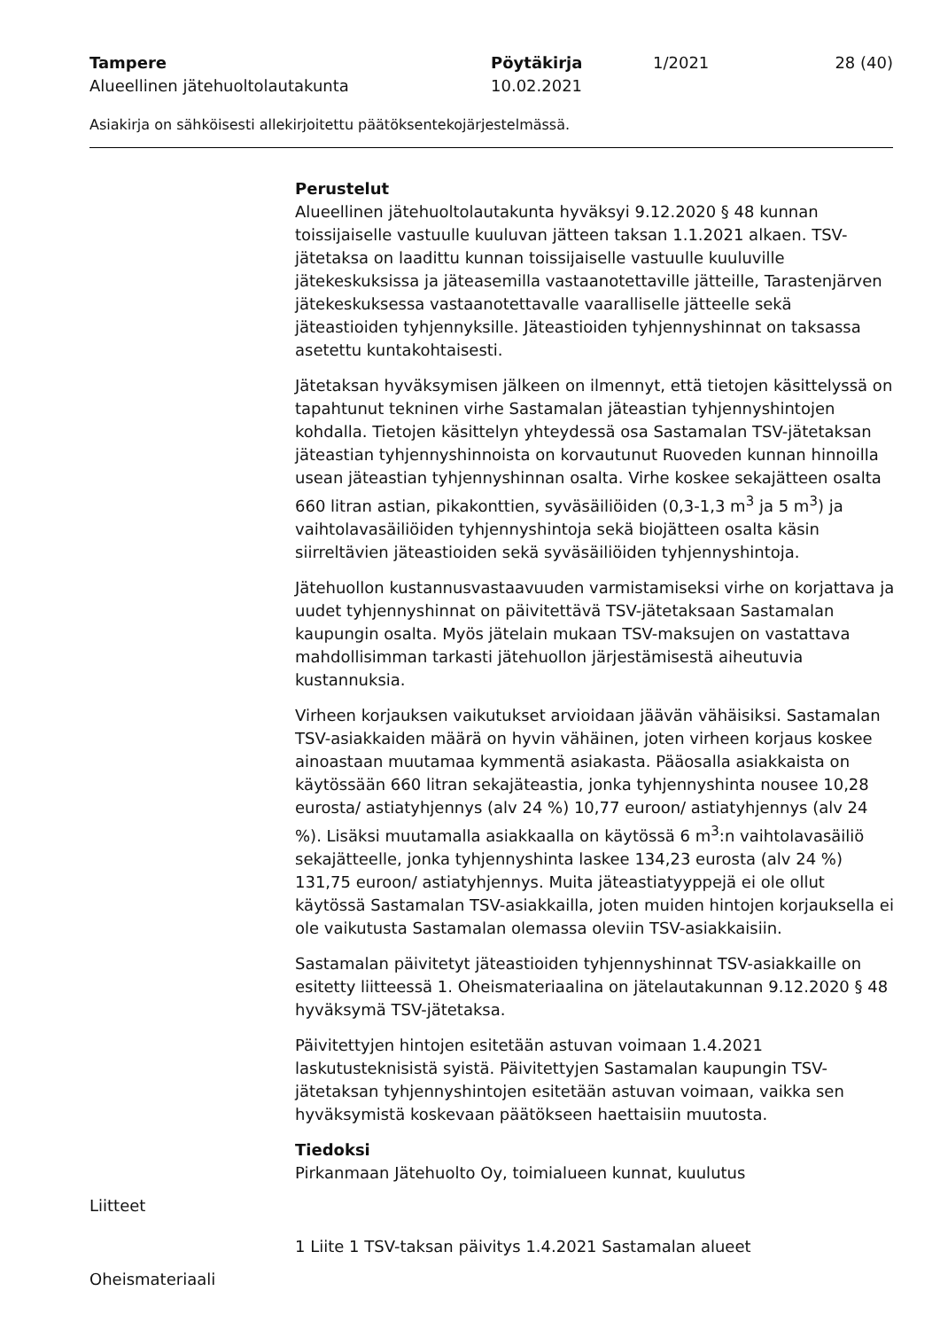Tampere Pöytäkirja 1/2021 28 (40)
Alueellinen jätehuoltolautakunta 10.02.2021
Asiakirja on sähköisesti allekirjoitettu päätöksentekojärjestelmässä.
Perustelut
Alueellinen jätehuoltolautakunta hyväksyi 9.12.2020 § 48 kunnan toissijaiselle vastuulle kuuluvan jätteen taksan 1.1.2021 alkaen. TSV-jätetaksa on laadittu kunnan toissijaiselle vastuulle kuuluville jätekeskuksissa ja jäteasemilla vastaanotettaville jätteille, Tarastenjärven jätekeskuksessa vastaanotettavalle vaaralliselle jätteelle sekä jäteastioiden tyhjennyksille. Jäteastioiden tyhjennyshinnat on taksassa asetettu kuntakohtaisesti.
Jätetaksan hyväksymisen jälkeen on ilmennyt, että tietojen käsittelyssä on tapahtunut tekninen virhe Sastamalan jäteastian tyhjennyshintojen kohdalla. Tietojen käsittelyn yhteydessä osa Sastamalan TSV-jätetaksan jäteastian tyhjennyshinnoista on korvautunut Ruoveden kunnan hinnoilla usean jäteastian tyhjennyshinnan osalta. Virhe koskee sekajätteen osalta 660 litran astian, pikakonttien, syväsäiliöiden (0,3-1,3 m<sup>3</sup> ja 5 m<sup>3</sup>) ja vaihtolavasäiliöiden tyhjennyshintoja sekä biojätteen osalta käsin siirreltävien jäteastioiden sekä syväsäiliöiden tyhjennyshintoja.
Jätehuollon kustannusvastaavuuden varmistamiseksi virhe on korjattava ja uudet tyhjennyshinnat on päivitettävä TSV-jätetaksaan Sastamalan kaupungin osalta. Myös jätelain mukaan TSV-maksujen on vastattava mahdollisimman tarkasti jätehuollon järjestämisestä aiheutuvia kustannuksia.
Virheen korjauksen vaikutukset arvioidaan jäävän vähäisiksi. Sastamalan TSV-asiakkaiden määrä on hyvin vähäinen, joten virheen korjaus koskee ainoastaan muutamaa kymmentä asiakasta. Pääosalla asiakkaista on käytössään 660 litran sekajäteastia, jonka tyhjennyshinta nousee 10,28 eurosta/ astiatyhjennys (alv 24 %) 10,77 euroon/ astiatyhjennys (alv 24 %). Lisäksi muutamalla asiakkaalla on käytössä 6 m<sup>3</sup>:n vaihtolavasäiliö sekajätteelle, jonka tyhjennyshinta laskee 134,23 eurosta (alv 24 %) 131,75 euroon/ astiatyhjennys. Muita jäteastiatyyppejä ei ole ollut käytössä Sastamalan TSV-asiakkailla, joten muiden hintojen korjauksella ei ole vaikutusta Sastamalan olemassa oleviin TSV-asiakkaisiin.
Sastamalan päivitetyt jäteastioiden tyhjennyshinnat TSV-asiakkaille on esitetty liitteessä 1. Oheismateriaalina on jätelautakunnan 9.12.2020 § 48 hyväksymä TSV-jätetaksa.
Päivitettyjen hintojen esitetään astuvan voimaan 1.4.2021 laskutusteknisistä syistä. Päivitettyjen Sastamalan kaupungin TSV-jätetaksan tyhjennyshintojen esitetään astuvan voimaan, vaikka sen hyväksymistä koskevaan päätökseen haettaisiin muutosta.
Tiedoksi
Pirkanmaan Jätehuolto Oy, toimialueen kunnat, kuulutus
Liitteet
1 Liite 1 TSV-taksan päivitys 1.4.2021 Sastamalan alueet
Oheismateriaali